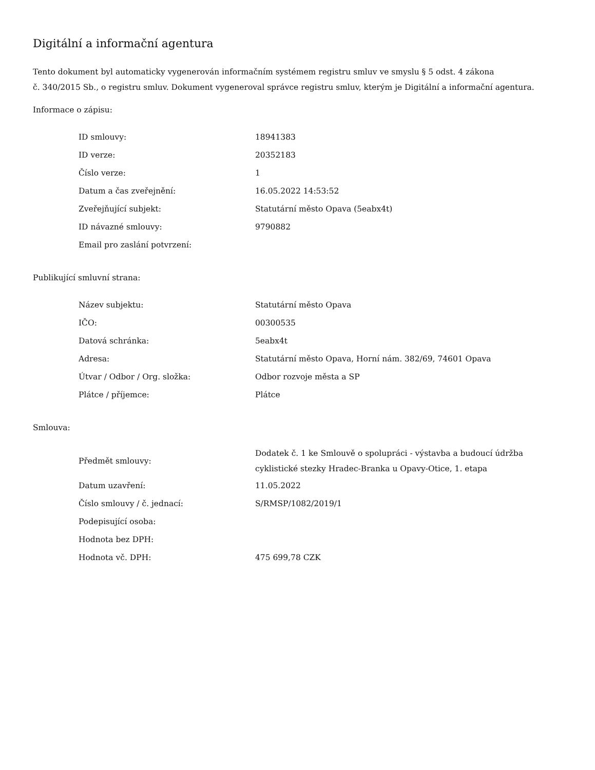Digitální a informační agentura
Tento dokument byl automaticky vygenerován informačním systémem registru smluv ve smyslu § 5 odst. 4 zákona
č. 340/2015 Sb., o registru smluv. Dokument vygeneroval správce registru smluv, kterým je Digitální a informační agentura.
Informace o zápisu:
| ID smlouvy: | 18941383 |
| ID verze: | 20352183 |
| Číslo verze: | 1 |
| Datum a čas zveřejnění: | 16.05.2022 14:53:52 |
| Zveřejňující subjekt: | Statutární město Opava (5eabx4t) |
| ID návazné smlouvy: | 9790882 |
| Email pro zaslání potvrzení: | |
Publikující smluvní strana:
| Název subjektu: | Statutární město Opava |
| IČO: | 00300535 |
| Datová schránka: | 5eabx4t |
| Adresa: | Statutární město Opava, Horní nám. 382/69, 74601 Opava |
| Útvar / Odbor / Org. složka: | Odbor rozvoje města a SP |
| Plátce / příjemce: | Plátce |
Smlouva:
| Předmět smlouvy: | Dodatek č. 1 ke Smlouvě o spolupráci - výstavba a budoucí údržba cyklistické stezky Hradec-Branka u Opavy-Otice, 1. etapa |
| Datum uzavření: | 11.05.2022 |
| Číslo smlouvy / č. jednací: | S/RMSP/1082/2019/1 |
| Podepisující osoba: | |
| Hodnota bez DPH: | |
| Hodnota vč. DPH: | 475 699,78 CZK |